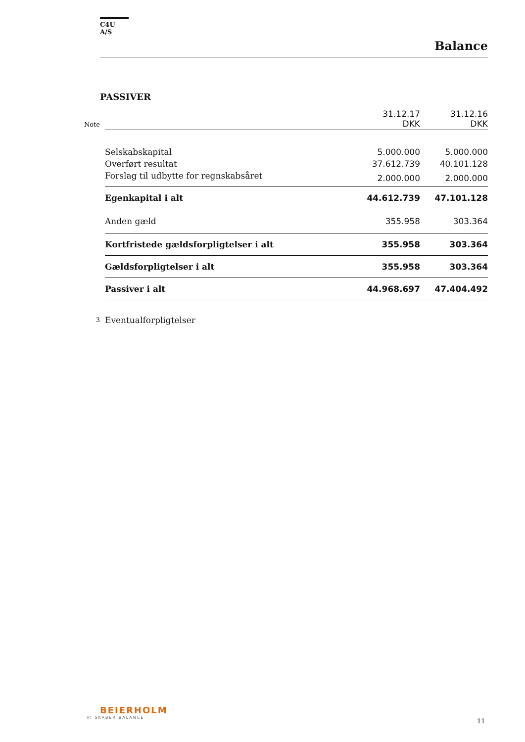C4U A/S
Balance
PASSIVER
| Note | | 31.12.17 DKK | 31.12.16 DKK |
| | Selskabskapital | 5.000.000 | 5.000.000 |
| | Overført resultat | 37.612.739 | 40.101.128 |
| | Forslag til udbytte for regnskabsåret | 2.000.000 | 2.000.000 |
| | Egenkapital i alt | 44.612.739 | 47.101.128 |
| | Anden gæld | 355.958 | 303.364 |
| | Kortfristede gældsforpligtelser i alt | 355.958 | 303.364 |
| | Gældsforpligtelser i alt | 355.958 | 303.364 |
| | Passiver i alt | 44.968.697 | 47.404.492 |
| 3 | Eventualforpligtelser | | |
BEIERHOLM
VI SKABER BALANCE
11